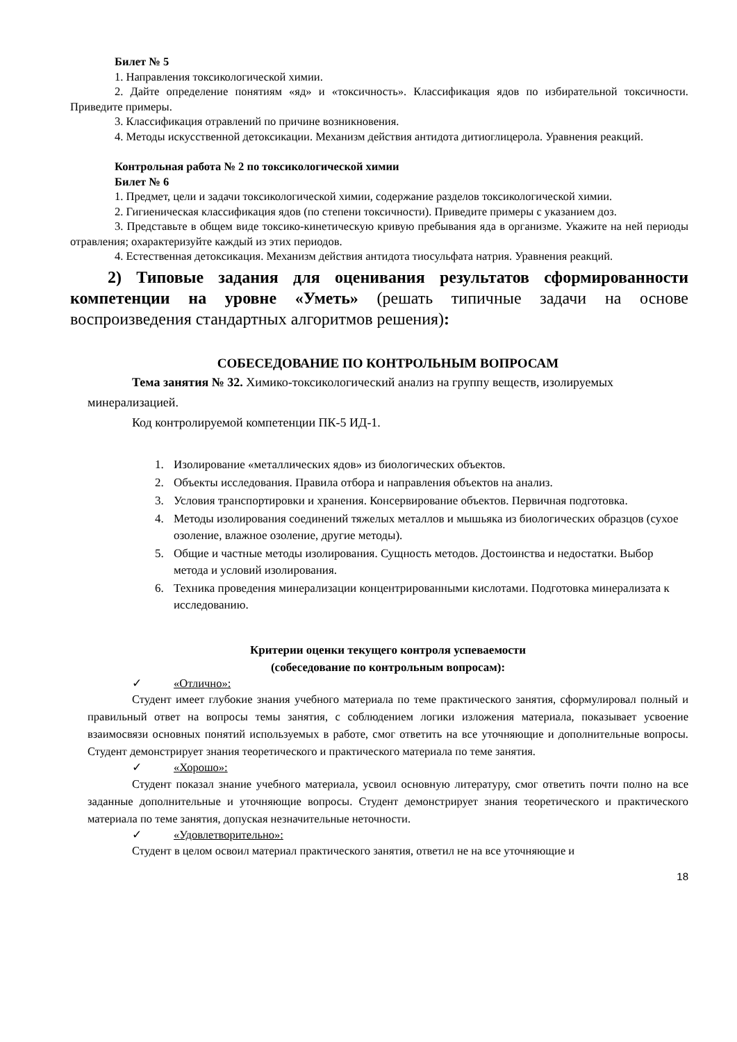Билет № 5
1. Направления токсикологической химии.
2. Дайте определение понятиям «яд» и «токсичность». Классификация ядов по избирательной токсичности. Приведите примеры.
3. Классификация отравлений по причине возникновения.
4. Методы искусственной детоксикации. Механизм действия антидота дитиоглицерола. Уравнения реакций.
Контрольная работа № 2 по токсикологической химии
Билет № 6
1. Предмет, цели и задачи токсикологической химии, содержание разделов токсикологической химии.
2. Гигиеническая классификация ядов (по степени токсичности). Приведите примеры с указанием доз.
3. Представьте в общем виде токсико-кинетическую кривую пребывания яда в организме. Укажите на ней периоды отравления; охарактеризуйте каждый из этих периодов.
4. Естественная детоксикация. Механизм действия антидота тиосульфата натрия. Уравнения реакций.
2) Типовые задания для оценивания результатов сформированности компетенции на уровне «Уметь» (решать типичные задачи на основе воспроизведения стандартных алгоритмов решения):
СОБЕСЕДОВАНИЕ ПО КОНТРОЛЬНЫМ ВОПРОСАМ
Тема занятия № 32. Химико-токсикологический анализ на группу веществ, изолируемых минерализацией.
Код контролируемой компетенции ПК-5 ИД-1.
1. Изолирование «металлических ядов» из биологических объектов.
2. Объекты исследования. Правила отбора и направления объектов на анализ.
3. Условия транспортировки и хранения. Консервирование объектов. Первичная подготовка.
4. Методы изолирования соединений тяжелых металлов и мышьяка из биологических образцов (сухое озоление, влажное озоление, другие методы).
5. Общие и частные методы изолирования. Сущность методов. Достоинства и недостатки. Выбор метода и условий изолирования.
6. Техника проведения минерализации концентрированными кислотами. Подготовка минерализата к исследованию.
Критерии оценки текущего контроля успеваемости
(собеседование по контрольным вопросам):
✓ «Отлично»:
Студент имеет глубокие знания учебного материала по теме практического занятия, сформулировал полный и правильный ответ на вопросы темы занятия, с соблюдением логики изложения материала, показывает усвоение взаимосвязи основных понятий используемых в работе, смог ответить на все уточняющие и дополнительные вопросы. Студент демонстрирует знания теоретического и практического материала по теме занятия.
✓ «Хорошо»:
Студент показал знание учебного материала, усвоил основную литературу, смог ответить почти полно на все заданные дополнительные и уточняющие вопросы. Студент демонстрирует знания теоретического и практического материала по теме занятия, допуская незначительные неточности.
✓ «Удовлетворительно»:
Студент в целом освоил материал практического занятия, ответил не на все уточняющие и
18